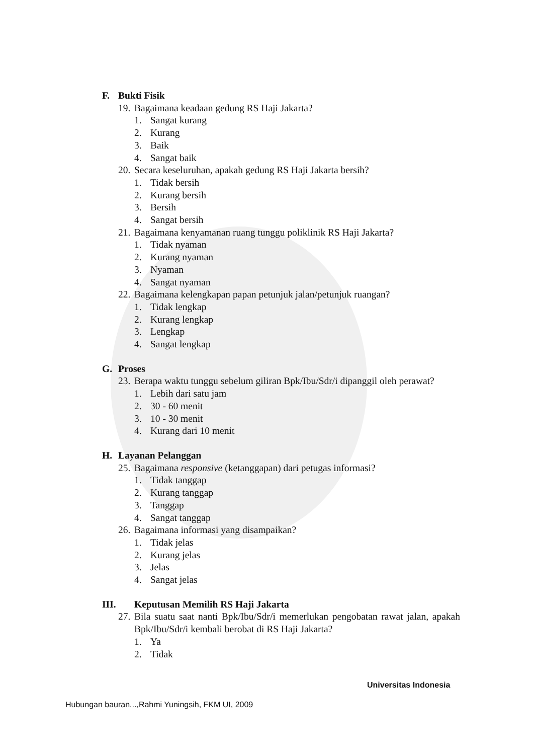F. Bukti Fisik
19. Bagaimana keadaan gedung RS Haji Jakarta?
1. Sangat kurang
2. Kurang
3. Baik
4. Sangat baik
20. Secara keseluruhan, apakah gedung RS Haji Jakarta bersih?
1. Tidak bersih
2. Kurang bersih
3. Bersih
4. Sangat bersih
21. Bagaimana kenyamanan ruang tunggu poliklinik RS Haji Jakarta?
1. Tidak nyaman
2. Kurang nyaman
3. Nyaman
4. Sangat nyaman
22. Bagaimana kelengkapan papan petunjuk jalan/petunjuk ruangan?
1. Tidak lengkap
2. Kurang lengkap
3. Lengkap
4. Sangat lengkap
G. Proses
23. Berapa waktu tunggu sebelum giliran Bpk/Ibu/Sdr/i dipanggil oleh perawat?
1. Lebih dari satu jam
2. 30 - 60 menit
3. 10 - 30 menit
4. Kurang dari 10 menit
H. Layanan Pelanggan
25. Bagaimana responsive (ketanggapan) dari petugas informasi?
1. Tidak tanggap
2. Kurang tanggap
3. Tanggap
4. Sangat tanggap
26. Bagaimana informasi yang disampaikan?
1. Tidak jelas
2. Kurang jelas
3. Jelas
4. Sangat jelas
III. Keputusan Memilih RS Haji Jakarta
27. Bila suatu saat nanti Bpk/Ibu/Sdr/i memerlukan pengobatan rawat jalan, apakah Bpk/Ibu/Sdr/i kembali berobat di RS Haji Jakarta?
1. Ya
2. Tidak
Universitas Indonesia
Hubungan bauran...,Rahmi Yuningsih, FKM UI, 2009